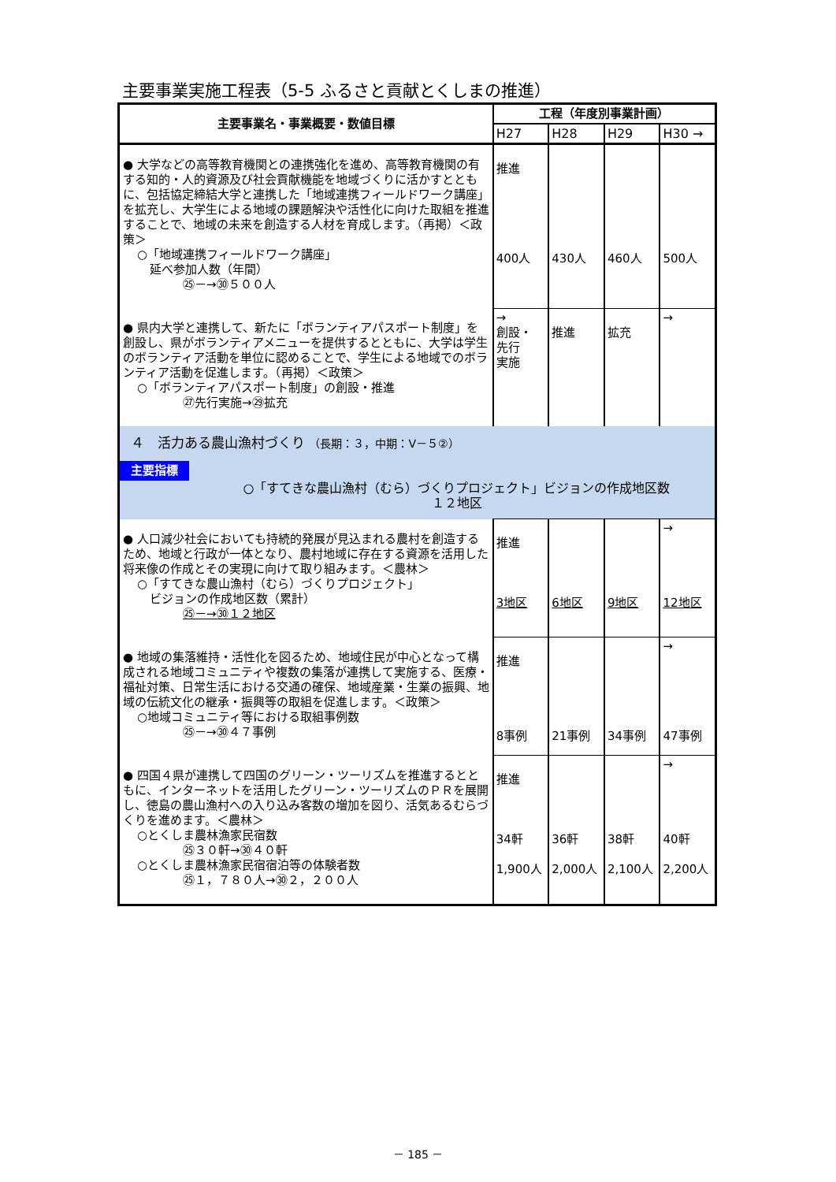主要事業実施工程表（5-5 ふるさと貢献とくしまの推進）
| 主要事業名・事業概要・数値目標 | 工程（年度別事業計画） | | | |
| --- | --- | --- | --- | --- |
| | H27 | H28 | H29 | H30 → |
| ● 大学などの高等教育機関との連携強化を進め、高等教育機関の有する知的・人的資源及び社会貢献機能を地域づくりに活かすとともに、包括協定締結大学と連携した「地域連携フィールドワーク講座」を拡充し、大学生による地域の課題解決や活性化に向けた取組を推進することで、地域の未来を創造する人材を育成します。（再掲）＜政策＞ ○「地域連携フィールドワーク講座」 延べ参加人数（年間） ㉕－→㉚５００人 | 推進 400人 | 430人 | 460人 | 500人 |
| ● 県内大学と連携して、新たに「ボランティアパスポート制度」を創設し、県がボランティアメニューを提供するとともに、大学は学生のボランティア活動を単位に認めることで、学生による地域でのボランティア活動を促進します。（再掲）＜政策＞ ○「ボランティアパスポート制度」の創設・推進 ㉗先行実施→㉙拡充 | → 創設・ 先行 実施 | 推進 | 拡充 | → |
| ４ 活力ある農山漁村づくり （長期：３，中期：Ⅴ－５②） 主要指標 ○「すてきな農山漁村（むら）づくりプロジェクト」ビジョンの作成地区数 １２地区 | | | | |
| ● 人口減少社会においても持続的発展が見込まれる農村を創造するため、地域と行政が一体となり、農村地域に存在する資源を活用した将来像の作成とその実現に向けて取り組みます。＜農林＞ ○「すてきな農山漁村（むら）づくりプロジェクト」 ビジョンの作成地区数（累計） ㉕－→㉚１２地区 | 推進 3地区 | 6地区 | 9地区 | → 12地区 |
| ● 地域の集落維持・活性化を図るため、地域住民が中心となって構成される地域コミュニティや複数の集落が連携して実施する、医療・福祉対策、日常生活における交通の確保、地域産業・生業の振興、地域の伝統文化の継承・振興等の取組を促進します。＜政策＞ ○地域コミュニティ等における取組事例数 ㉕－→㉚４７事例 | 推進 8事例 | 21事例 | 34事例 | → 47事例 |
| ● 四国４県が連携して四国のグリーン・ツーリズムを推進するとともに、インターネットを活用したグリーン・ツーリズムのＰＲを展開し、徳島の農山漁村への入り込み客数の増加を図り、活気あるむらづくりを進めます。＜農林＞ ○とくしま農林漁家民宿数 ㉕３０軒→㉚４０軒 ○とくしま農林漁家民宿宿泊等の体験者数 ㉕１，７８０人→㉚２，２００人 | 推進 34軒 1,900人 | 36軒 2,000人 | 38軒 2,100人 | → 40軒 2,200人 |
－ 185 －